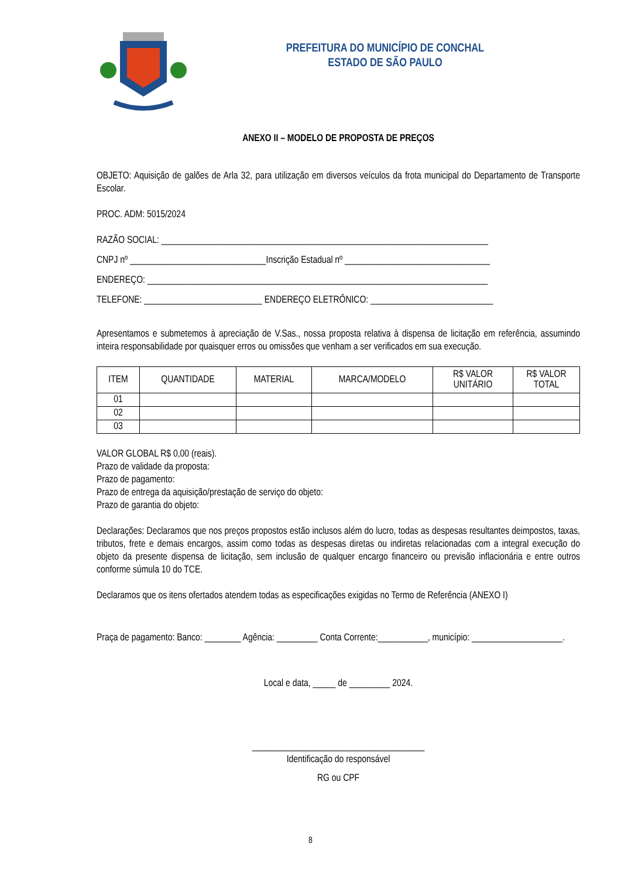PREFEITURA DO MUNICÍPIO DE CONCHAL
ESTADO DE SÃO PAULO
ANEXO II – MODELO DE PROPOSTA DE PREÇOS
OBJETO: Aquisição de galões de Arla 32, para utilização em diversos veículos da frota municipal do Departamento de Transporte Escolar.
PROC. ADM: 5015/2024
RAZÃO SOCIAL: ________________________________________________________________________
CNPJ nº ______________________________Inscrição Estadual nº ________________________________
ENDEREÇO: ___________________________________________________________________________
TELEFONE: __________________________ ENDEREÇO ELETRÔNICO: ___________________________
Apresentamos e submetemos à apreciação de V.Sas., nossa proposta relativa à dispensa de licitação em referência, assumindo inteira responsabilidade por quaisquer erros ou omissões que venham a ser verificados em sua execução.
| ITEM | QUANTIDADE | MATERIAL | MARCA/MODELO | R$ VALOR UNITÁRIO | R$ VALOR TOTAL |
| --- | --- | --- | --- | --- | --- |
| 01 | | | | | |
| 02 | | | | | |
| 03 | | | | | |
VALOR GLOBAL R$ 0,00 (reais).
Prazo de validade da proposta:
Prazo de pagamento:
Prazo de entrega da aquisição/prestação de serviço do objeto:
Prazo de garantia do objeto:
Declarações: Declaramos que nos preços propostos estão inclusos além do lucro, todas as despesas resultantes deimpostos, taxas, tributos, frete e demais encargos, assim como todas as despesas diretas ou indiretas relacionadas com a integral execução do objeto da presente dispensa de licitação, sem inclusão de qualquer encargo financeiro ou previsão inflacionária e entre outros conforme súmula 10 do TCE.
Declaramos que os itens ofertados atendem todas as especificações exigidas no Termo de Referência (ANEXO I)
Praça de pagamento: Banco: ________ Agência: _________ Conta Corrente:___________, município: ____________________.
Local e data, _____ de _________ 2024.
______________________________________
Identificação do responsável
RG ou CPF
8